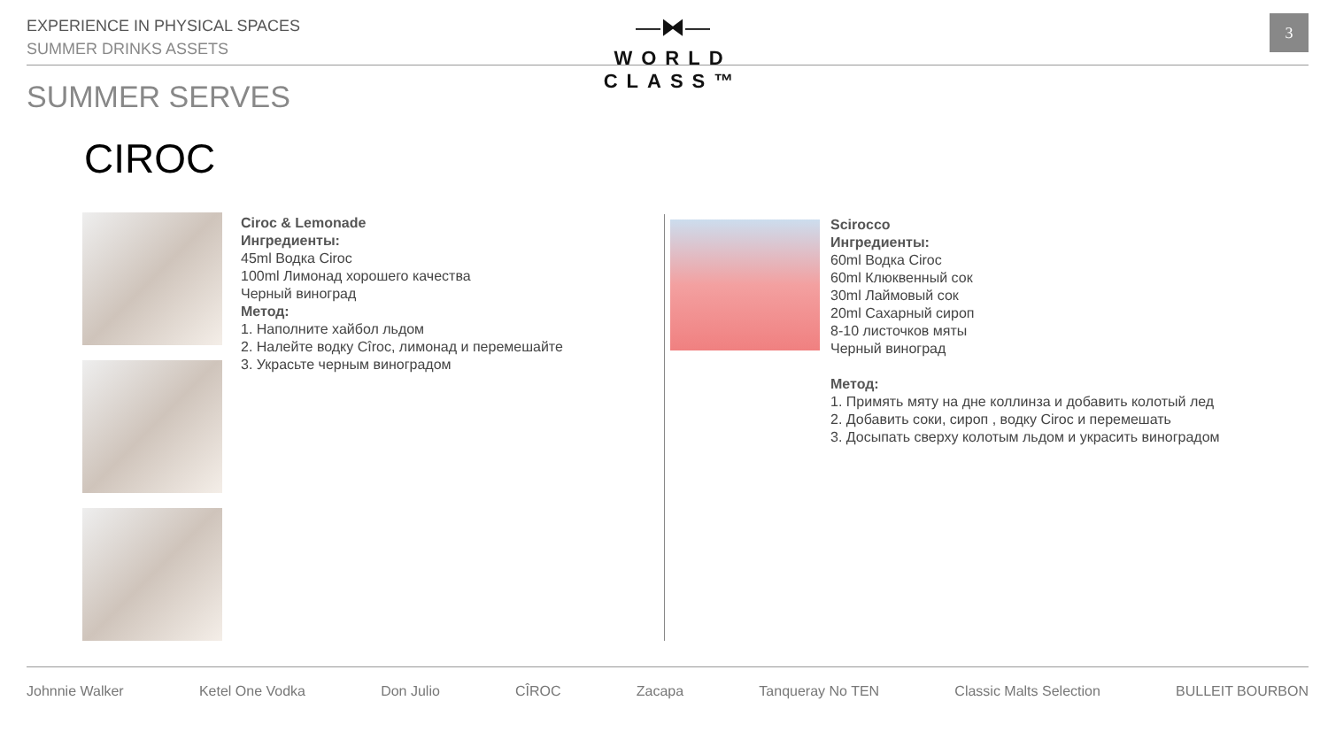EXPERIENCE IN PHYSICAL SPACES
SUMMER DRINKS ASSETS
—⧓—
WORLD CLASS™
3
SUMMER SERVES
CIROC
Ciroc & Lemonade
Ингредиенты:
45ml Водка Ciroc
100ml Лимонад хорошего качества
Черный виноград
Метод:
1. Наполните хайбол льдом
2. Налейте водку Cîroc, лимонад и перемешайте
3. Украсьте черным виноградом
Scirocco
Ингредиенты:
60ml Водка Ciroc
60ml Клюквенный сок
30ml Лаймовый сок
20ml Сахарный сироп
8-10 листочков мяты
Черный виноград
Метод:
1. Примять мяту на дне коллинза и добавить колотый лед
2. Добавить соки, сироп , водку Ciroc и перемешать
3. Досыпать сверху колотым льдом и украсить виноградом
Johnnie Walker Ketel One Vodka Don Julio CÎROC Zacapa Tanqueray No TEN Classic Malts Selection BULLEIT BOURBON